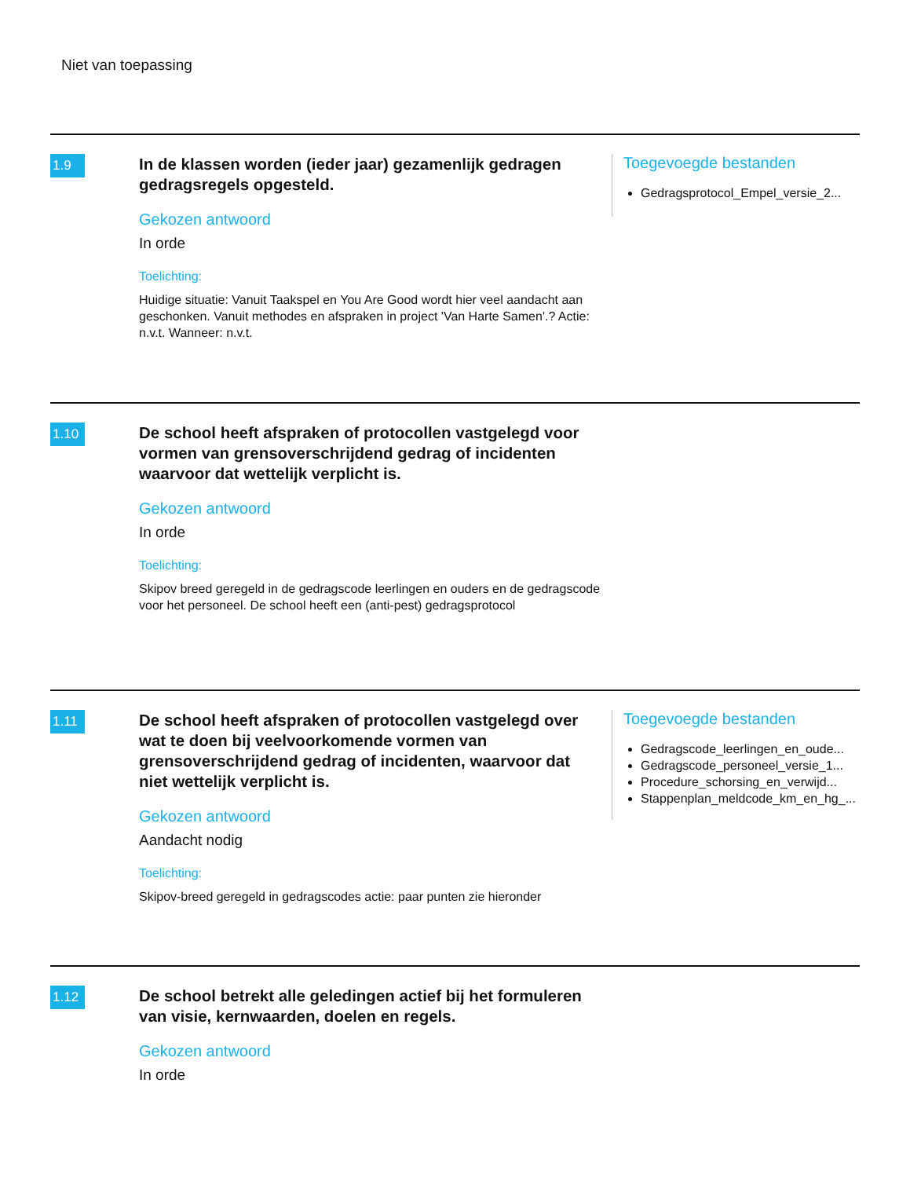Niet van toepassing
1.9
In de klassen worden (ieder jaar) gezamenlijk gedragen gedragsregels opgesteld.
Gekozen antwoord
In orde
Toelichting:
Huidige situatie: Vanuit Taakspel en You Are Good wordt hier veel aandacht aan geschonken. Vanuit methodes en afspraken in project 'Van Harte Samen'.? Actie: n.v.t. Wanneer: n.v.t.
Toegevoegde bestanden
Gedragsprotocol_Empel_versie_2...
1.10
De school heeft afspraken of protocollen vastgelegd voor vormen van grensoverschrijdend gedrag of incidenten waarvoor dat wettelijk verplicht is.
Gekozen antwoord
In orde
Toelichting:
Skipov breed geregeld in de gedragscode leerlingen en ouders en de gedragscode voor het personeel. De school heeft een (anti-pest) gedragsprotocol
1.11
De school heeft afspraken of protocollen vastgelegd over wat te doen bij veelvoorkomende vormen van grensoverschrijdend gedrag of incidenten, waarvoor dat niet wettelijk verplicht is.
Gekozen antwoord
Aandacht nodig
Toelichting:
Skipov-breed geregeld in gedragscodes actie: paar punten zie hieronder
Toegevoegde bestanden
Gedragscode_leerlingen_en_oude...
Gedragscode_personeel_versie_1...
Procedure_schorsing_en_verwijd...
Stappenplan_meldcode_km_en_hg_...
1.12
De school betrekt alle geledingen actief bij het formuleren van visie, kernwaarden, doelen en regels.
Gekozen antwoord
In orde